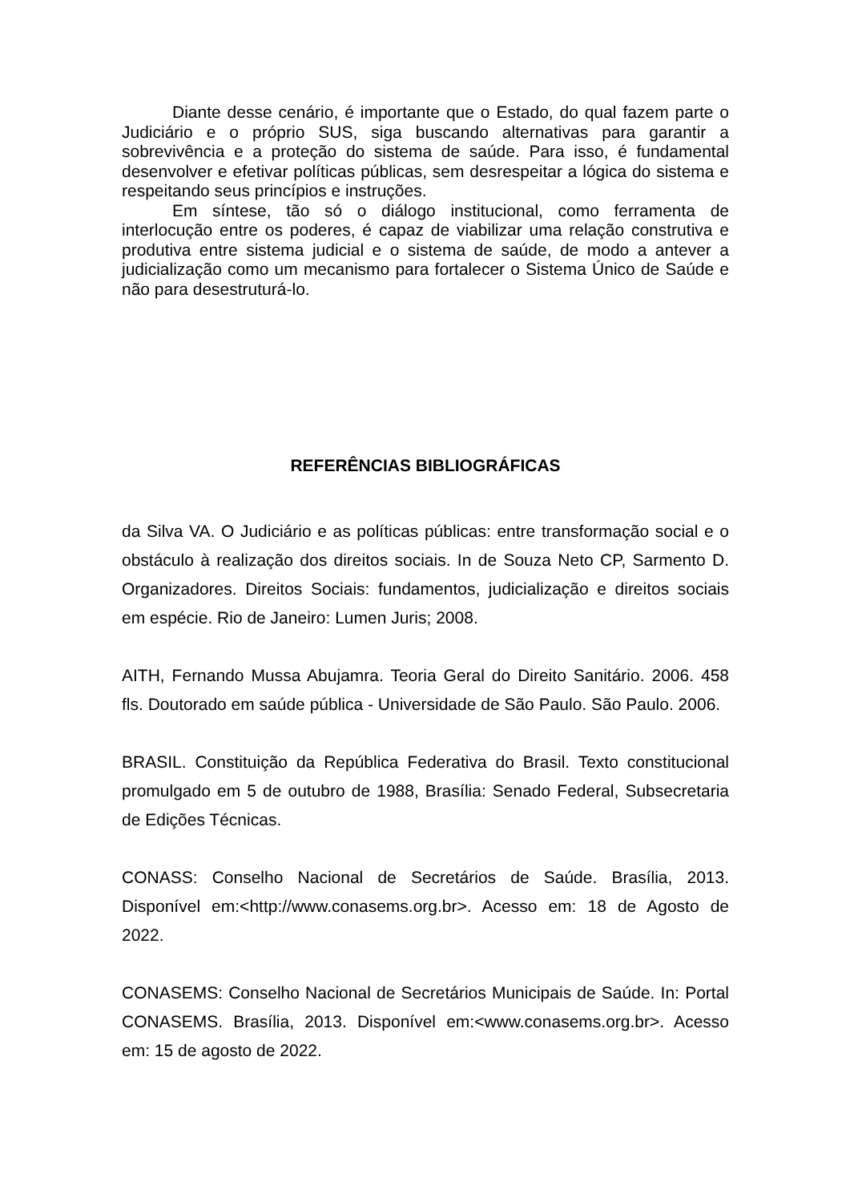Diante desse cenário, é importante que o Estado, do qual fazem parte o Judiciário e o próprio SUS, siga buscando alternativas para garantir a sobrevivência e a proteção do sistema de saúde. Para isso, é fundamental desenvolver e efetivar políticas públicas, sem desrespeitar a lógica do sistema e respeitando seus princípios e instruções.
Em síntese, tão só o diálogo institucional, como ferramenta de interlocução entre os poderes, é capaz de viabilizar uma relação construtiva e produtiva entre sistema judicial e o sistema de saúde, de modo a antever a judicialização como um mecanismo para fortalecer o Sistema Único de Saúde e não para desestruturá-lo.
REFERÊNCIAS BIBLIOGRÁFICAS
da Silva VA. O Judiciário e as políticas públicas: entre transformação social e o obstáculo à realização dos direitos sociais. In de Souza Neto CP, Sarmento D. Organizadores. Direitos Sociais: fundamentos, judicialização e direitos sociais em espécie. Rio de Janeiro: Lumen Juris; 2008.
AITH, Fernando Mussa Abujamra. Teoria Geral do Direito Sanitário. 2006. 458 fls. Doutorado em saúde pública - Universidade de São Paulo. São Paulo. 2006.
BRASIL. Constituição da República Federativa do Brasil. Texto constitucional promulgado em 5 de outubro de 1988, Brasília: Senado Federal, Subsecretaria de Edições Técnicas.
CONASS: Conselho Nacional de Secretários de Saúde. Brasília, 2013. Disponível em:<http://www.conasems.org.br>. Acesso em: 18 de Agosto de 2022.
CONASEMS: Conselho Nacional de Secretários Municipais de Saúde. In: Portal CONASEMS. Brasília, 2013. Disponível em:<www.conasems.org.br>. Acesso em: 15 de agosto de 2022.